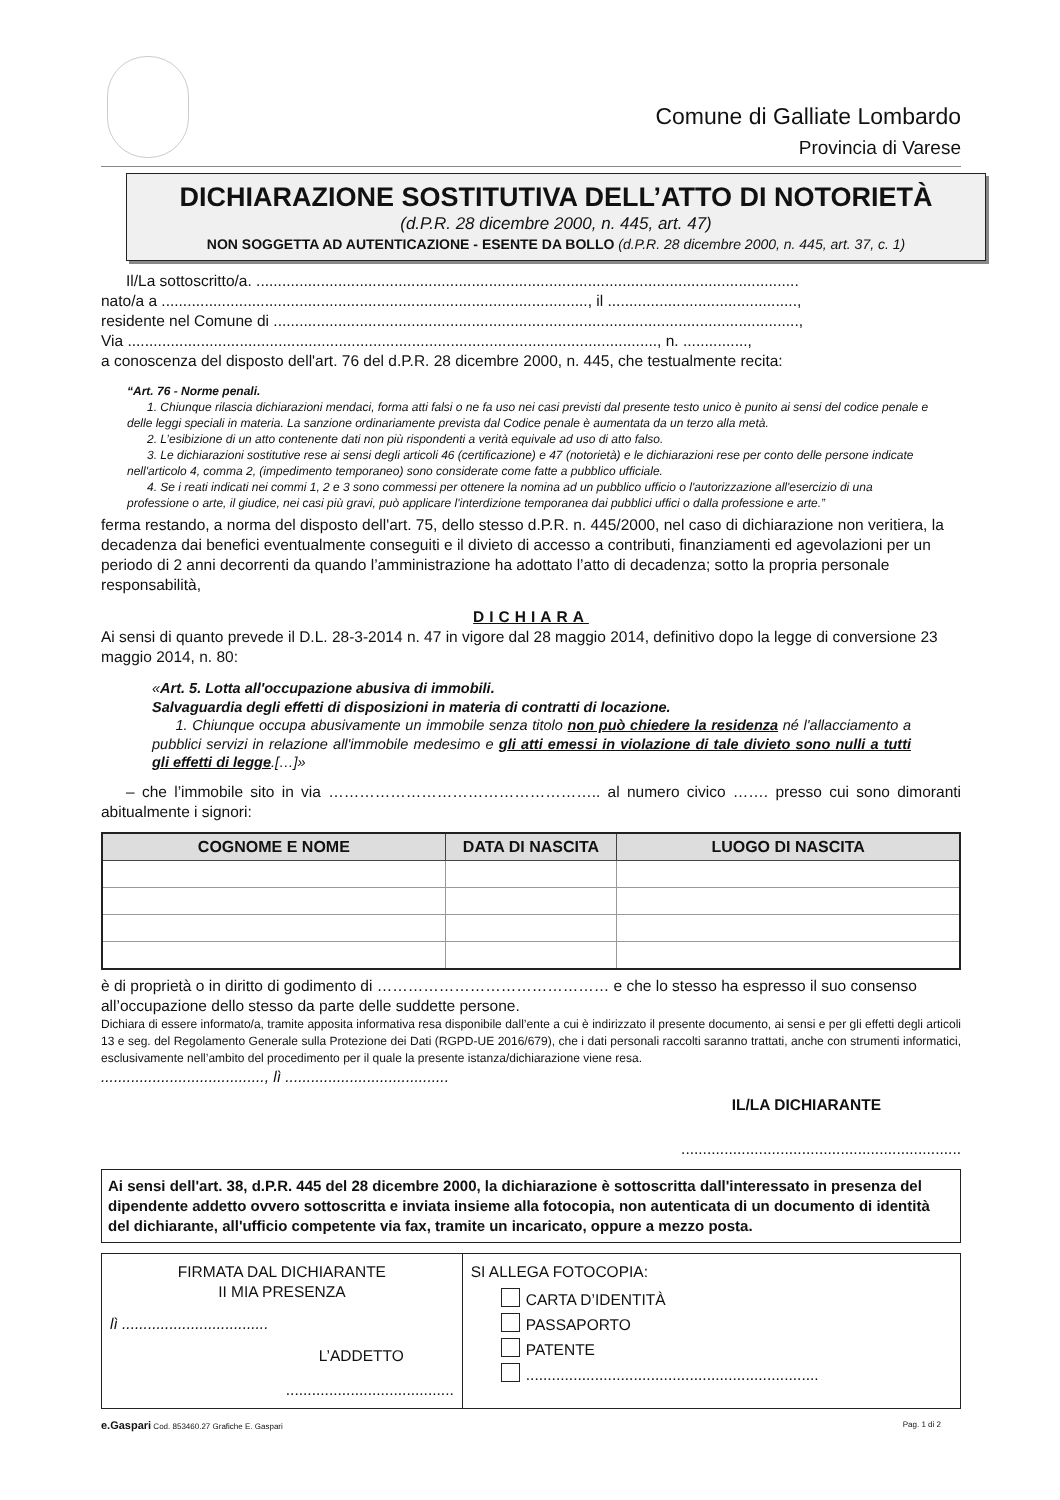Comune di Galliate Lombardo
Provincia di Varese
DICHIARAZIONE SOSTITUTIVA DELL’ATTO DI NOTORIETÀ
(d.P.R. 28 dicembre 2000, n. 445, art. 47)
NON SOGGETTA AD AUTENTICAZIONE - ESENTE DA BOLLO (d.P.R. 28 dicembre 2000, n. 445, art. 37, c. 1)
Il/La sottoscritto/a. ..............................................................................................................................
nato/a a ..................................................................................................., il ............................................,
residente nel Comune di ..........................................................................................................................,
Via ..........................................................................................................................., n. ...............,
a conoscenza del disposto dell'art. 76 del d.P.R. 28 dicembre 2000, n. 445, che testualmente recita:
“Art. 76 - Norme penali.
1. Chiunque rilascia dichiarazioni mendaci, forma atti falsi o ne fa uso nei casi previsti dal presente testo unico è punito ai sensi del codice penale e delle leggi speciali in materia. La sanzione ordinariamente prevista dal Codice penale è aumentata da un terzo alla metà.
2. L’esibizione di un atto contenente dati non più rispondenti a verità equivale ad uso di atto falso.
3. Le dichiarazioni sostitutive rese ai sensi degli articoli 46 (certificazione) e 47 (notorietà) e le dichiarazioni rese per conto delle persone indicate nell'articolo 4, comma 2, (impedimento temporaneo) sono considerate come fatte a pubblico ufficiale.
4. Se i reati indicati nei commi 1, 2 e 3 sono commessi per ottenere la nomina ad un pubblico ufficio o l'autorizzazione all'esercizio di una professione o arte, il giudice, nei casi più gravi, può applicare l'interdizione temporanea dai pubblici uffici o dalla professione e arte.”
ferma restando, a norma del disposto dell'art. 75, dello stesso d.P.R. n. 445/2000, nel caso di dichiarazione non veritiera, la decadenza dai benefici eventualmente conseguiti e il divieto di accesso a contributi, finanziamenti ed agevolazioni per un periodo di 2 anni decorrenti da quando l’amministrazione ha adottato l’atto di decadenza; sotto la propria personale responsabilità,
DICHIARA
Ai sensi di quanto prevede il D.L. 28-3-2014 n. 47 in vigore dal 28 maggio 2014, definitivo dopo la legge di conversione 23 maggio 2014, n. 80:
«Art. 5. Lotta all'occupazione abusiva di immobili.
Salvaguardia degli effetti di disposizioni in materia di contratti di locazione.
1. Chiunque occupa abusivamente un immobile senza titolo non può chiedere la residenza né l'allacciamento a pubblici servizi in relazione all'immobile medesimo e gli atti emessi in violazione di tale divieto sono nulli a tutti gli effetti di legge.[…]»
– che l’immobile sito in via …………………………………………….. al numero civico ……. presso cui sono dimoranti abitualmente i signori:
| COGNOME E NOME | DATA DI NASCITA | LUOGO DI NASCITA |
| --- | --- | --- |
è di proprietà o in diritto di godimento di ……………………………………… e che lo stesso ha espresso il suo consenso all’occupazione dello stesso da parte delle suddette persone.
Dichiara di essere informato/a, tramite apposita informativa resa disponibile dall’ente a cui è indirizzato il presente documento, ai sensi e per gli effetti degli articoli 13 e seg. del Regolamento Generale sulla Protezione dei Dati (RGPD-UE 2016/679), che i dati personali raccolti saranno trattati, anche con strumenti informatici, esclusivamente nell’ambito del procedimento per il quale la presente istanza/dichiarazione viene resa.
......................................, lì ......................................
IL/LA DICHIARANTE
.................................................................
Ai sensi dell'art. 38, d.P.R. 445 del 28 dicembre 2000, la dichiarazione è sottoscritta dall'interessato in presenza del dipendente addetto ovvero sottoscritta e inviata insieme alla fotocopia, non autenticata di un documento di identità del dichiarante, all'ufficio competente via fax, tramite un incaricato, oppure a mezzo posta.
| FIRMATA DAL DICHIARANTE II MIA PRESENZA lì .................................. L’ADDETTO ....................................... | SI ALLEGA FOTOCOPIA: CARTA D’IDENTITÀ PASSAPORTO PATENTE .................................................................... |
e.Gaspari Cod. 853460.27 Grafiche E. Gaspari
Pag. 1 di 2